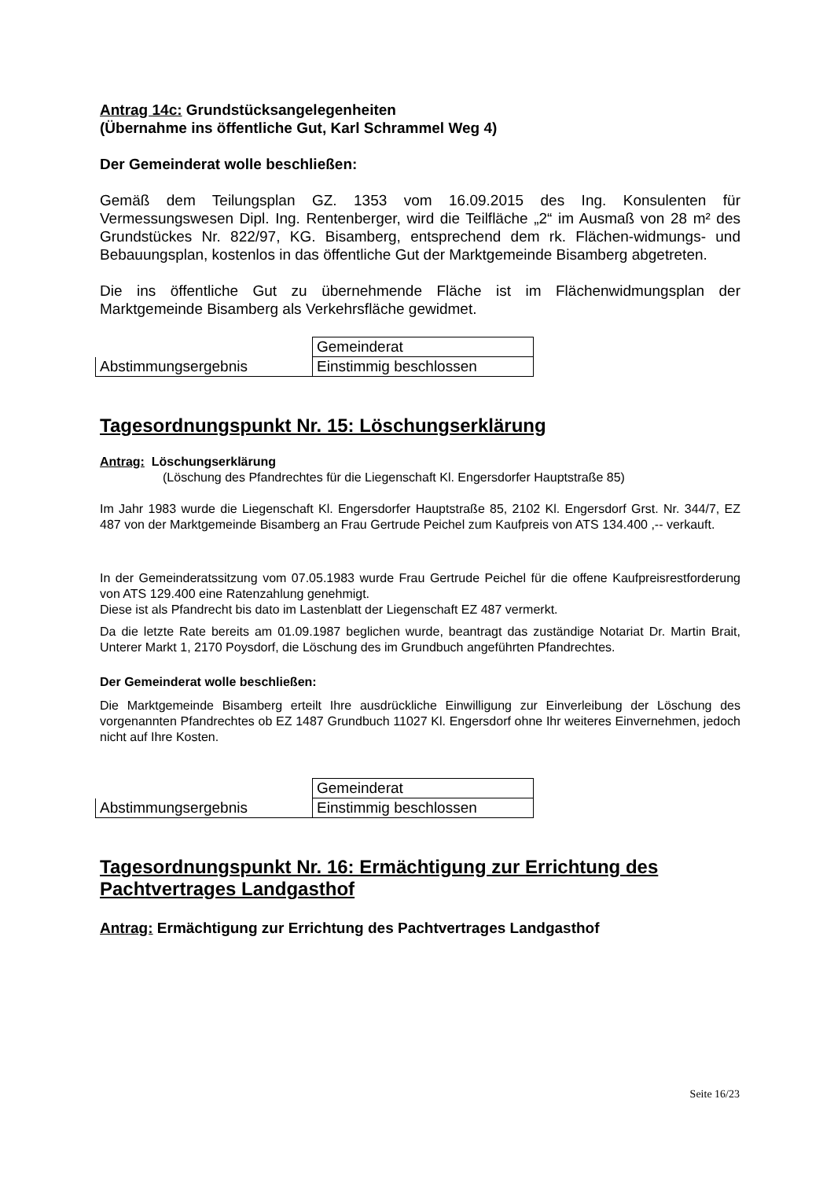Antrag 14c: Grundstücksangelegenheiten
(Übernahme ins öffentliche Gut, Karl Schrammel Weg 4)
Der Gemeinderat wolle beschließen:
Gemäß dem Teilungsplan GZ. 1353 vom 16.09.2015 des Ing. Konsulenten für Vermessungswesen Dipl. Ing. Rentenberger, wird die Teilfläche „2“ im Ausmaß von 28 m² des Grundstückes Nr. 822/97, KG. Bisamberg, entsprechend dem rk. Flächen-widmungs- und Bebauungsplan, kostenlos in das öffentliche Gut der Marktgemeinde Bisamberg abgetreten.
Die ins öffentliche Gut zu übernehmende Fläche ist im Flächenwidmungsplan der Marktgemeinde Bisamberg als Verkehrsfläche gewidmet.
| | Gemeinderat |
| Abstimmungsergebnis | Einstimmig beschlossen |
Tagesordnungspunkt Nr. 15: Löschungserklärung
Antrag: Löschungserklärung
(Löschung des Pfandrechtes für die Liegenschaft Kl. Engersdorfer Hauptstraße 85)
Im Jahr 1983 wurde die Liegenschaft Kl. Engersdorfer Hauptstraße 85, 2102 Kl. Engersdorf Grst. Nr. 344/7, EZ 487 von der Marktgemeinde Bisamberg an Frau Gertrude Peichel zum Kaufpreis von ATS 134.400 ,-- verkauft.
In der Gemeinderatssitzung vom 07.05.1983 wurde Frau Gertrude Peichel für die offene Kaufpreisrestforderung von ATS 129.400 eine Ratenzahlung genehmigt.
Diese ist als Pfandrecht bis dato im Lastenblatt der Liegenschaft EZ 487 vermerkt.
Da die letzte Rate bereits am 01.09.1987 beglichen wurde, beantragt das zuständige Notariat Dr. Martin Brait, Unterer Markt 1, 2170 Poysdorf, die Löschung des im Grundbuch angeführten Pfandrechtes.
Der Gemeinderat wolle beschließen:
Die Marktgemeinde Bisamberg erteilt Ihre ausdrückliche Einwilligung zur Einverleibung der Löschung des vorgenannten Pfandrechtes ob EZ 1487 Grundbuch 11027 Kl. Engersdorf ohne Ihr weiteres Einvernehmen, jedoch nicht auf Ihre Kosten.
| | Gemeinderat |
| Abstimmungsergebnis | Einstimmig beschlossen |
Tagesordnungspunkt Nr. 16: Ermächtigung zur Errichtung des Pachtvertrages Landgasthof
Antrag: Ermächtigung zur Errichtung des Pachtvertrages Landgasthof
Seite 16/23